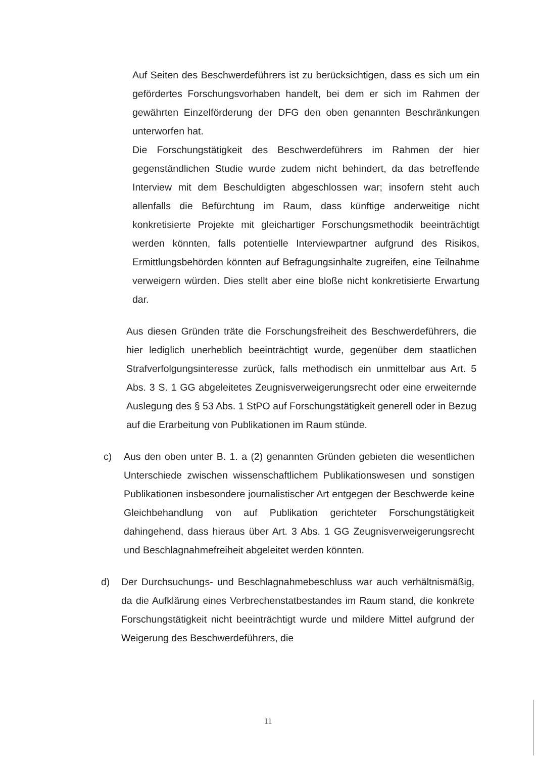Auf Seiten des Beschwerdeführers ist zu berücksichtigen, dass es sich um ein gefördertes Forschungsvorhaben handelt, bei dem er sich im Rahmen der gewährten Einzelförderung der DFG den oben genannten Beschränkungen unterworfen hat.
Die Forschungstätigkeit des Beschwerdeführers im Rahmen der hier gegenständlichen Studie wurde zudem nicht behindert, da das betreffende Interview mit dem Beschuldigten abgeschlossen war; insofern steht auch allenfalls die Befürchtung im Raum, dass künftige anderweitige nicht konkretisierte Projekte mit gleichartiger Forschungsmethodik beeinträchtigt werden könnten, falls potentielle Interviewpartner aufgrund des Risikos, Ermittlungsbehörden könnten auf Befragungsinhalte zugreifen, eine Teilnahme verweigern würden. Dies stellt aber eine bloße nicht konkretisierte Erwartung dar.
Aus diesen Gründen träte die Forschungsfreiheit des Beschwerdeführers, die hier lediglich unerheblich beeinträchtigt wurde, gegenüber dem staatlichen Strafverfolgungsinteresse zurück, falls methodisch ein unmittelbar aus Art. 5 Abs. 3 S. 1 GG abgeleitetes Zeugnisverweigerungsrecht oder eine erweiternde Auslegung des § 53 Abs. 1 StPO auf Forschungstätigkeit generell oder in Bezug auf die Erarbeitung von Publikationen im Raum stünde.
c) Aus den oben unter B. 1. a (2) genannten Gründen gebieten die wesentlichen Unterschiede zwischen wissenschaftlichem Publikationswesen und sonstigen Publikationen insbesondere journalistischer Art entgegen der Beschwerde keine Gleichbehandlung von auf Publikation gerichteter Forschungstätigkeit dahingehend, dass hieraus über Art. 3 Abs. 1 GG Zeugnisverweigerungsrecht und Beschlagnahmefreiheit abgeleitet werden könnten.
d) Der Durchsuchungs- und Beschlagnahmebeschluss war auch verhältnismäßig, da die Aufklärung eines Verbrechenstatbestandes im Raum stand, die konkrete Forschungstätigkeit nicht beeinträchtigt wurde und mildere Mittel aufgrund der Weigerung des Beschwerdeführers, die
11